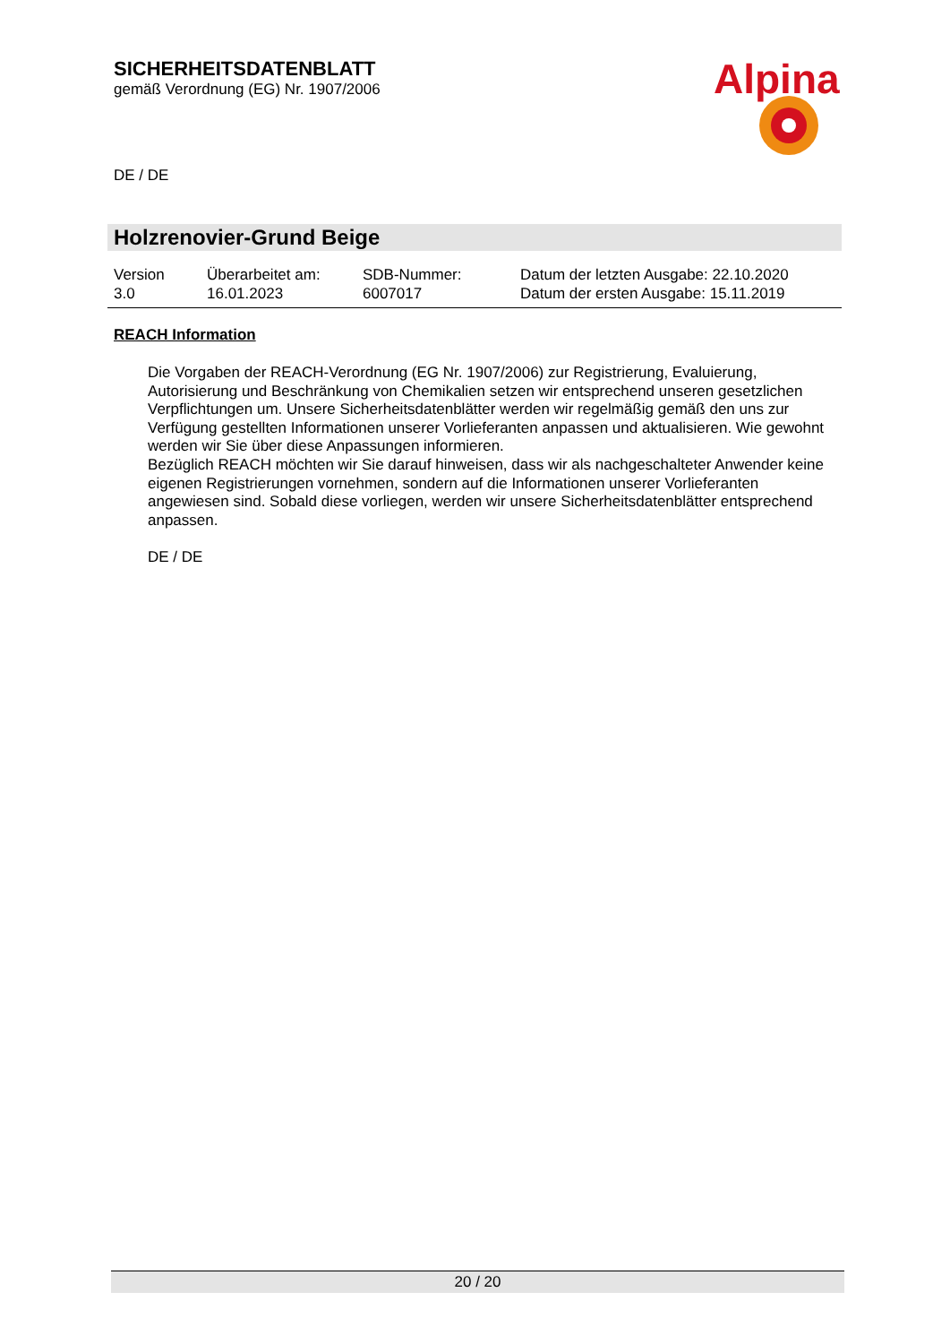SICHERHEITSDATENBLATT
gemäß Verordnung (EG) Nr. 1907/2006
Alpina
DE / DE
Holzrenovier-Grund Beige
| Version 3.0 | Überarbeitet am: 16.01.2023 | SDB-Nummer: 6007017 | Datum der letzten Ausgabe: 22.10.2020 Datum der ersten Ausgabe: 15.11.2019 |
REACH Information
Die Vorgaben der REACH-Verordnung (EG Nr. 1907/2006) zur Registrierung, Evaluierung, Autorisierung und Beschränkung von Chemikalien setzen wir entsprechend unseren gesetzlichen Verpflichtungen um. Unsere Sicherheitsdatenblätter werden wir regelmäßig gemäß den uns zur Verfügung gestellten Informationen unserer Vorlieferanten anpassen und aktualisieren. Wie gewohnt werden wir Sie über diese Anpassungen informieren.
Bezüglich REACH möchten wir Sie darauf hinweisen, dass wir als nachgeschalteter Anwender keine eigenen Registrierungen vornehmen, sondern auf die Informationen unserer Vorlieferanten angewiesen sind. Sobald diese vorliegen, werden wir unsere Sicherheitsdatenblätter entsprechend anpassen.
DE / DE
20 / 20